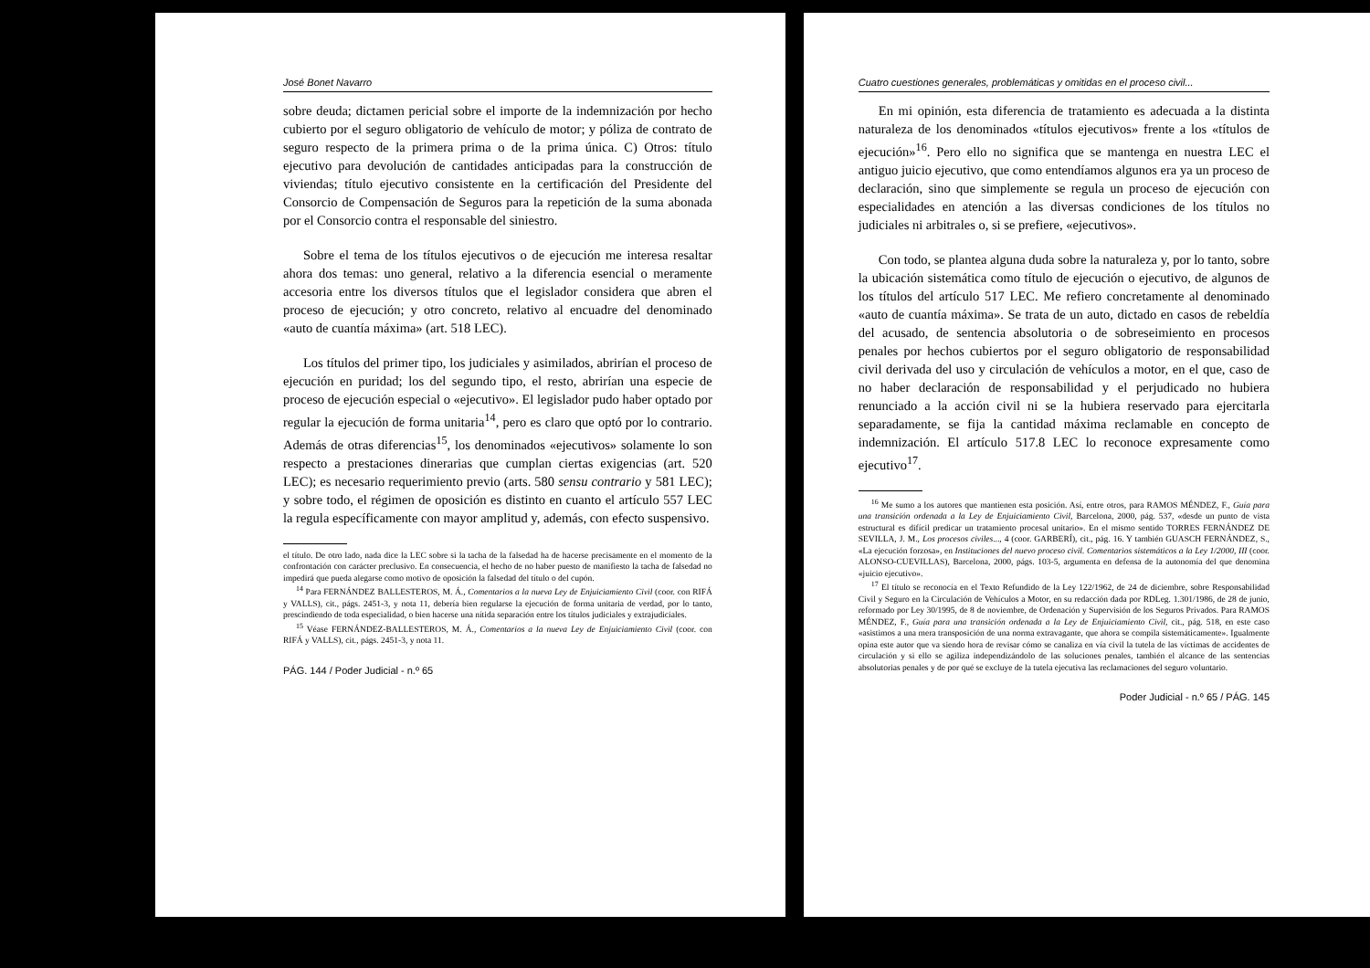José Bonet Navarro
sobre deuda; dictamen pericial sobre el importe de la indemnización por hecho cubierto por el seguro obligatorio de vehículo de motor; y póliza de contrato de seguro respecto de la primera prima o de la prima única. C) Otros: título ejecutivo para devolución de cantidades anticipadas para la construcción de viviendas; título ejecutivo consistente en la certificación del Presidente del Consorcio de Compensación de Seguros para la repetición de la suma abonada por el Consorcio contra el responsable del siniestro.
Sobre el tema de los títulos ejecutivos o de ejecución me interesa resaltar ahora dos temas: uno general, relativo a la diferencia esencial o meramente accesoria entre los diversos títulos que el legislador considera que abren el proceso de ejecución; y otro concreto, relativo al encuadre del denominado «auto de cuantía máxima» (art. 518 LEC).
Los títulos del primer tipo, los judiciales y asimilados, abrirían el proceso de ejecución en puridad; los del segundo tipo, el resto, abrirían una especie de proceso de ejecución especial o «ejecutivo». El legislador pudo haber optado por regular la ejecución de forma unitaria<sup>14</sup>, pero es claro que optó por lo contrario. Además de otras diferencias<sup>15</sup>, los denominados «ejecutivos» solamente lo son respecto a prestaciones dinerarias que cumplan ciertas exigencias (art. 520 LEC); es necesario requerimiento previo (arts. 580 sensu contrario y 581 LEC); y sobre todo, el régimen de oposición es distinto en cuanto el artículo 557 LEC la regula específicamente con mayor amplitud y, además, con efecto suspensivo.
el título. De otro lado, nada dice la LEC sobre si la tacha de la falsedad ha de hacerse precisamente en el momento de la confrontación con carácter preclusivo. En consecuencia, el hecho de no haber puesto de manifiesto la tacha de falsedad no impedirá que pueda alegarse como motivo de oposición la falsedad del título o del cupón.
<sup>14</sup> Para FERNÁNDEZ BALLESTEROS, M. Á., Comentarios a la nueva Ley de Enjuiciamiento Civil (coor. con RIFÁ y VALLS), cit., págs. 2451-3, y nota 11, debería bien regularse la ejecución de forma unitaria de verdad, por lo tanto, prescindiendo de toda especialidad, o bien hacerse una nítida separación entre los títulos judiciales y extrajudiciales.
<sup>15</sup> Véase FERNÁNDEZ-BALLESTEROS, M. Á., Comentarios a la nueva Ley de Enjuiciamiento Civil (coor. con RIFÁ y VALLS), cit., págs. 2451-3, y nota 11.
PÁG. 144 / Poder Judicial - n.º 65
Cuatro cuestiones generales, problemáticas y omitidas en el proceso civil...
En mi opinión, esta diferencia de tratamiento es adecuada a la distinta naturaleza de los denominados «títulos ejecutivos» frente a los «títulos de ejecución»<sup>16</sup>. Pero ello no significa que se mantenga en nuestra LEC el antiguo juicio ejecutivo, que como entendíamos algunos era ya un proceso de declaración, sino que simplemente se regula un proceso de ejecución con especialidades en atención a las diversas condiciones de los títulos no judiciales ni arbitrales o, si se prefiere, «ejecutivos».
Con todo, se plantea alguna duda sobre la naturaleza y, por lo tanto, sobre la ubicación sistemática como título de ejecución o ejecutivo, de algunos de los títulos del artículo 517 LEC. Me refiero concretamente al denominado «auto de cuantía máxima». Se trata de un auto, dictado en casos de rebeldía del acusado, de sentencia absolutoria o de sobreseimiento en procesos penales por hechos cubiertos por el seguro obligatorio de responsabilidad civil derivada del uso y circulación de vehículos a motor, en el que, caso de no haber declaración de responsabilidad y el perjudicado no hubiera renunciado a la acción civil ni se la hubiera reservado para ejercitarla separadamente, se fija la cantidad máxima reclamable en concepto de indemnización. El artículo 517.8 LEC lo reconoce expresamente como ejecutivo<sup>17</sup>.
<sup>16</sup> Me sumo a los autores que mantienen esta posición. Así, entre otros, para RAMOS MÉNDEZ, F., Guía para una transición ordenada a la Ley de Enjuiciamiento Civil, Barcelona, 2000, pág. 537, «desde un punto de vista estructural es difícil predicar un tratamiento procesal unitario». En el mismo sentido TORRES FERNÁNDEZ DE SEVILLA, J. M., Los procesos civiles..., 4 (coor. GARBERÍ), cit., pág. 16. Y también GUASCH FERNÁNDEZ, S., «La ejecución forzosa», en Instituciones del nuevo proceso civil. Comentarios sistemáticos a la Ley 1/2000, III (coor. ALONSO-CUEVILLAS), Barcelona, 2000, págs. 103-5, argumenta en defensa de la autonomía del que denomina «juicio ejecutivo».
<sup>17</sup> El título se reconocía en el Texto Refundido de la Ley 122/1962, de 24 de diciembre, sobre Responsabilidad Civil y Seguro en la Circulación de Vehículos a Motor, en su redacción dada por RDLeg. 1.301/1986, de 28 de junio, reformado por Ley 30/1995, de 8 de noviembre, de Ordenación y Supervisión de los Seguros Privados. Para RAMOS MÉNDEZ, F., Guía para una transición ordenada a la Ley de Enjuiciamiento Civil, cit., pág. 518, en este caso «asistimos a una mera transposición de una norma extravagante, que ahora se compila sistemáticamente». Igualmente opina este autor que va siendo hora de revisar cómo se canaliza en vía civil la tutela de las víctimas de accidentes de circulación y si ello se agiliza independizándolo de las soluciones penales, también el alcance de las sentencias absolutorias penales y de por qué se excluye de la tutela ejecutiva las reclamaciones del seguro voluntario.
Poder Judicial - n.º 65 / PÁG. 145